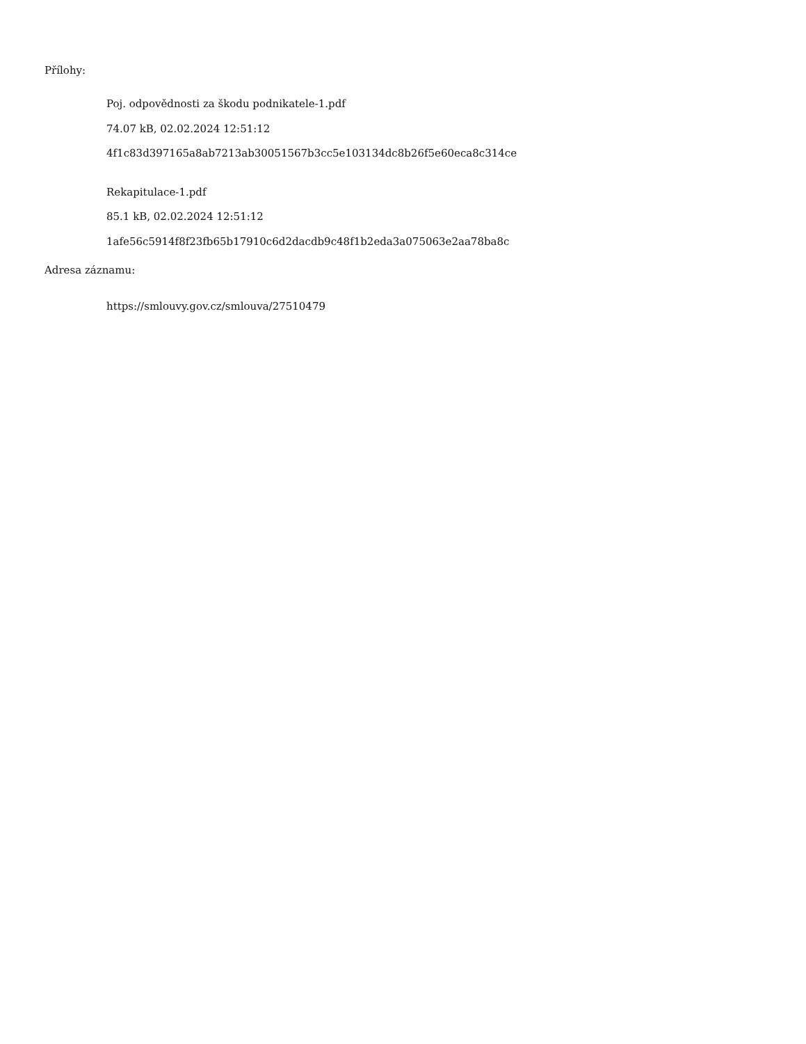Přílohy:
Poj. odpovědnosti za škodu podnikatele-1.pdf
74.07 kB, 02.02.2024 12:51:12
4f1c83d397165a8ab7213ab30051567b3cc5e103134dc8b26f5e60eca8c314ce
Rekapitulace-1.pdf
85.1 kB, 02.02.2024 12:51:12
1afe56c5914f8f23fb65b17910c6d2dacdb9c48f1b2eda3a075063e2aa78ba8c
Adresa záznamu:
https://smlouvy.gov.cz/smlouva/27510479